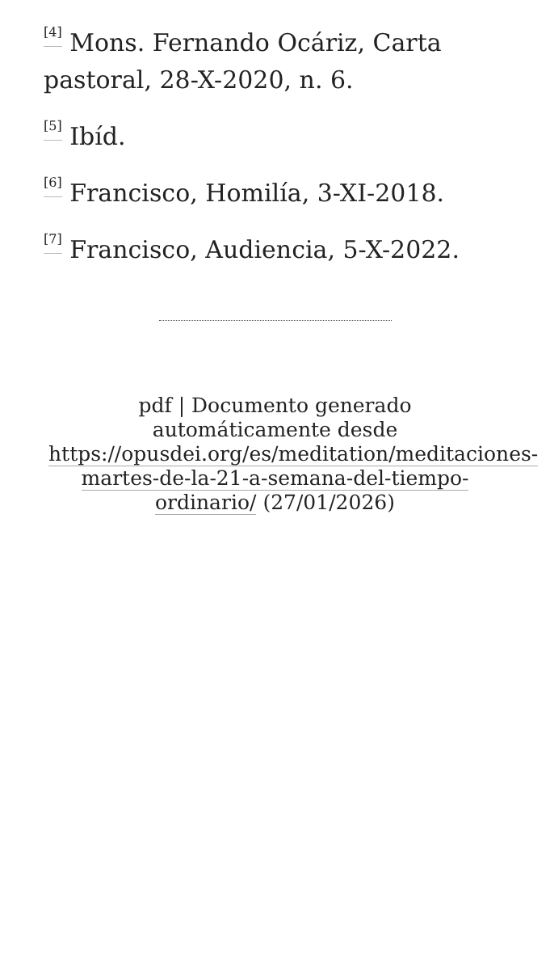<sup>[4]</sup> Mons. Fernando Ocáriz, Carta pastoral, 28-X-2020, n. 6.
<sup>[5]</sup> Ibíd.
<sup>[6]</sup> Francisco, Homilía, 3-XI-2018.
<sup>[7]</sup> Francisco, Audiencia, 5-X-2022.
pdf | Documento generado automáticamente desde https://opusdei.org/es/meditation/meditaciones-martes-de-la-21-a-semana-del-tiempo-ordinario/ (27/01/2026)